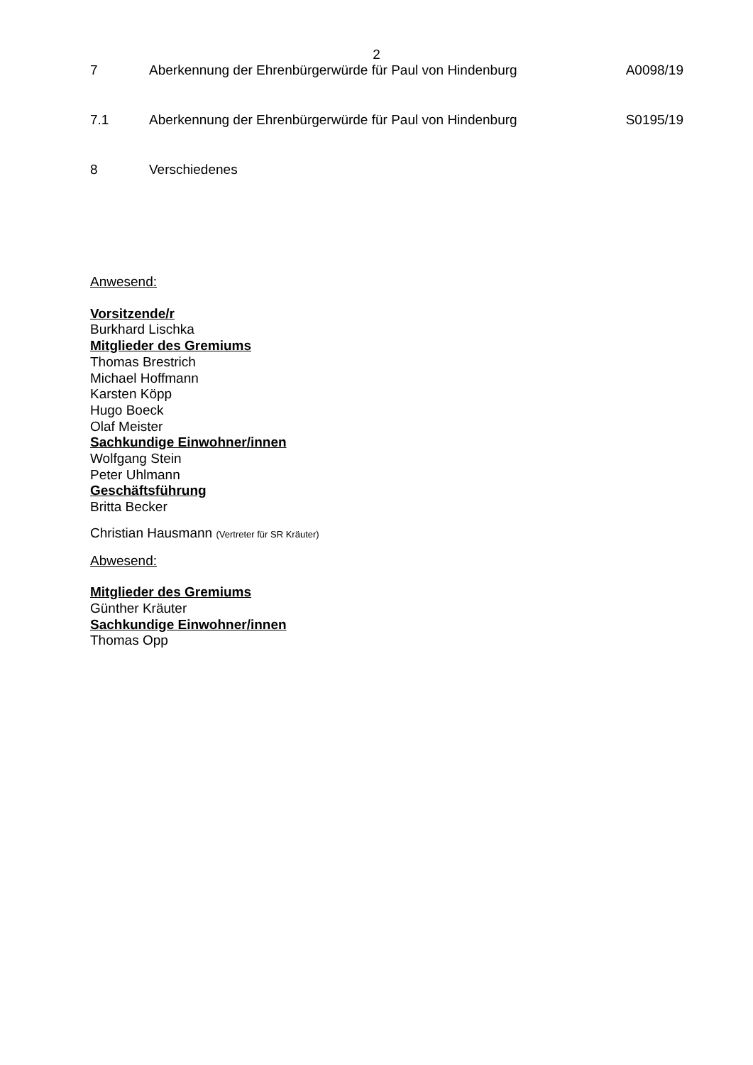2
7 Aberkennung der Ehrenbürgerwürde für Paul von Hindenburg
A0098/19
7.1 Aberkennung der Ehrenbürgerwürde für Paul von Hindenburg
S0195/19
8 Verschiedenes
Anwesend:
Vorsitzende/r
Burkhard Lischka
Mitglieder des Gremiums
Thomas Brestrich
Michael Hoffmann
Karsten Köpp
Hugo Boeck
Olaf Meister
Sachkundige Einwohner/innen
Wolfgang Stein
Peter Uhlmann
Geschäftsführung
Britta Becker
Christian Hausmann (Vertreter für SR Kräuter)
Abwesend:
Mitglieder des Gremiums
Günther Kräuter
Sachkundige Einwohner/innen
Thomas Opp